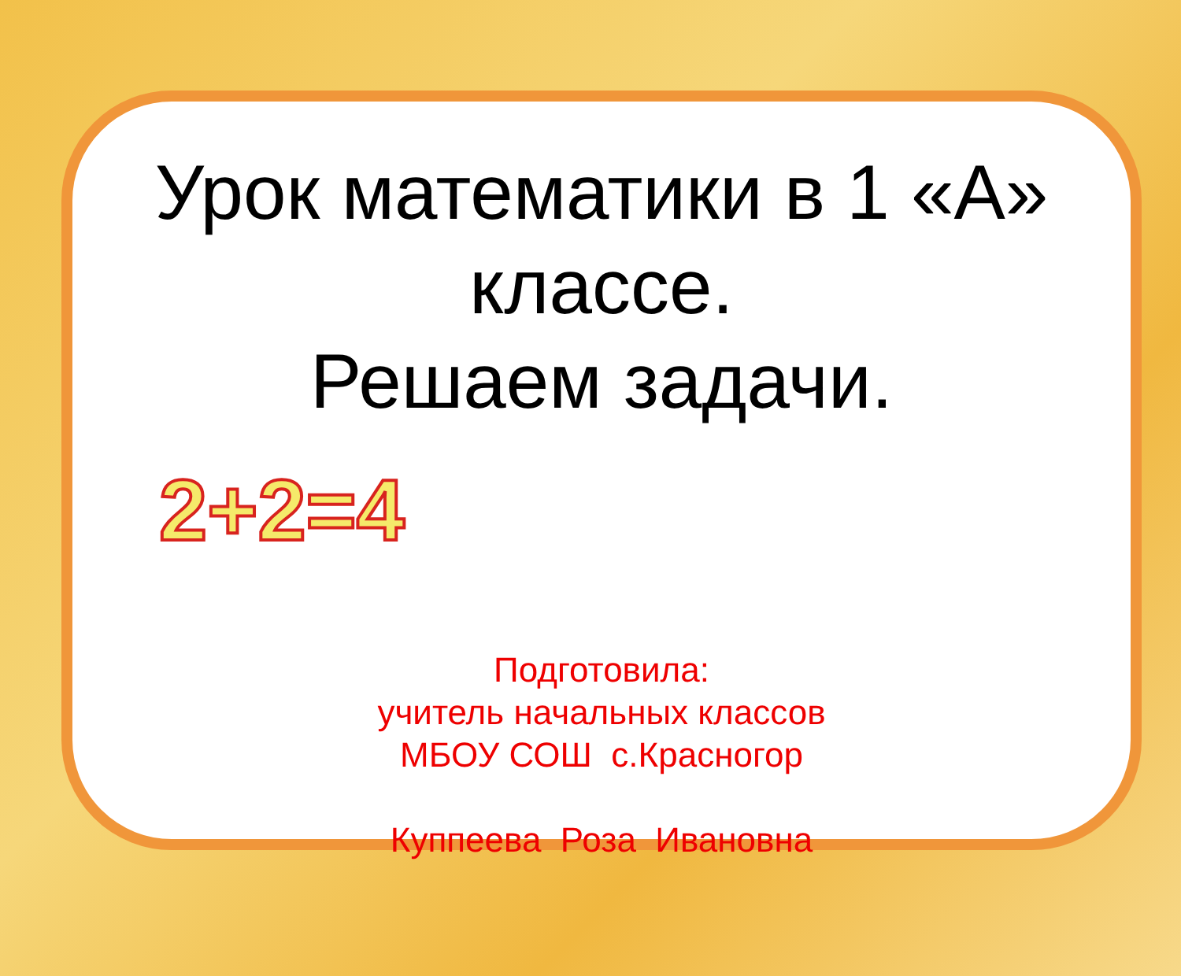Урок математики в 1 «А» классе.
Решаем задачи.
2+2=4
Подготовила:
учитель начальных классов
МБОУ СОШ с.Красногор
Куппеева Роза Ивановна